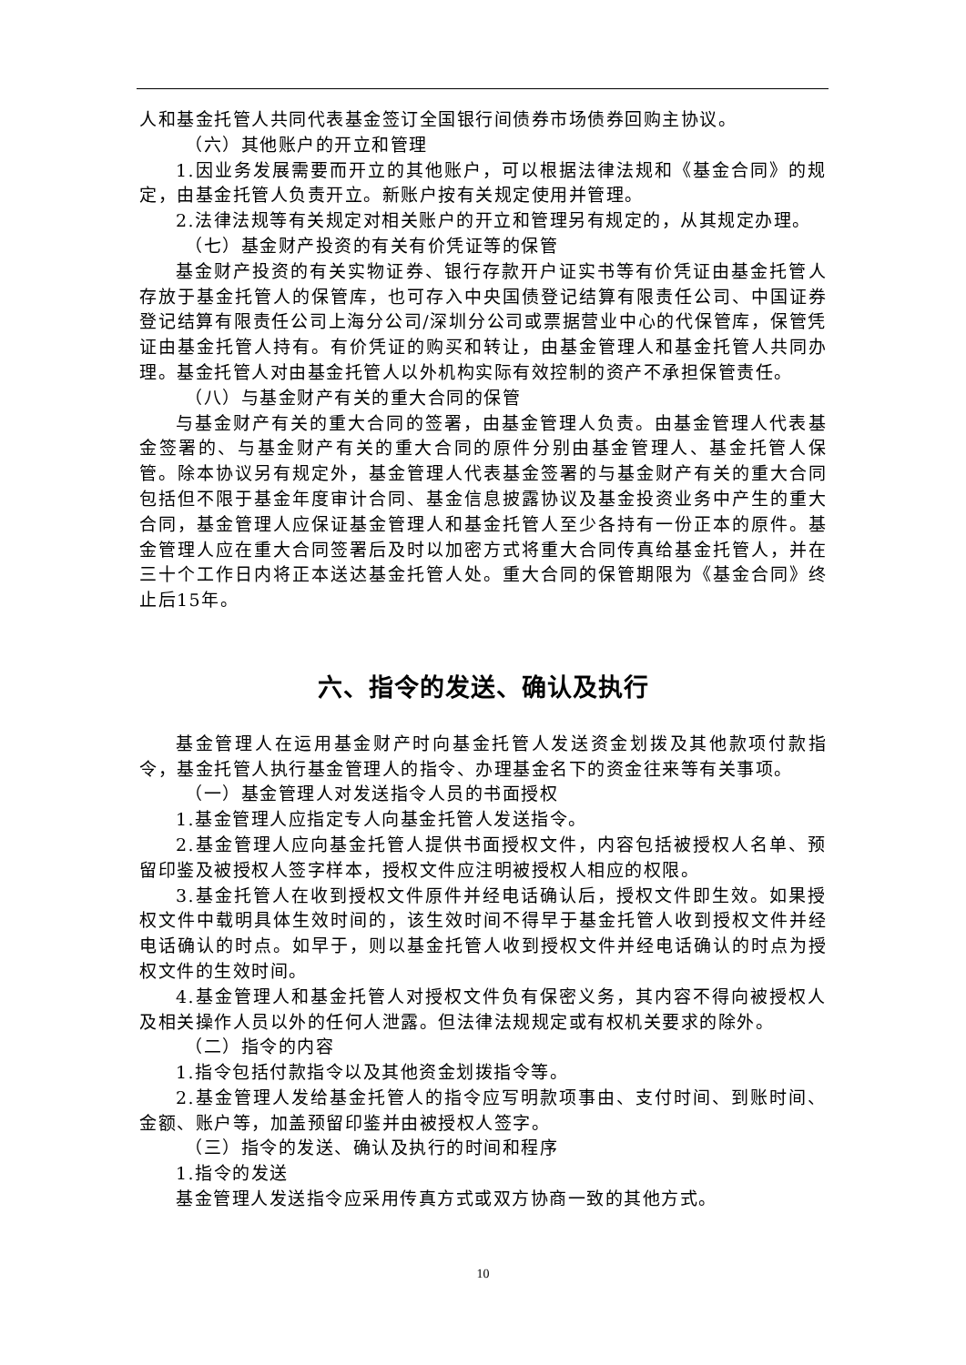人和基金托管人共同代表基金签订全国银行间债券市场债券回购主协议。
（六）其他账户的开立和管理
1.因业务发展需要而开立的其他账户，可以根据法律法规和《基金合同》的规定，由基金托管人负责开立。新账户按有关规定使用并管理。
2.法律法规等有关规定对相关账户的开立和管理另有规定的，从其规定办理。
（七）基金财产投资的有关有价凭证等的保管
基金财产投资的有关实物证券、银行存款开户证实书等有价凭证由基金托管人存放于基金托管人的保管库，也可存入中央国债登记结算有限责任公司、中国证券登记结算有限责任公司上海分公司/深圳分公司或票据营业中心的代保管库，保管凭证由基金托管人持有。有价凭证的购买和转让，由基金管理人和基金托管人共同办理。基金托管人对由基金托管人以外机构实际有效控制的资产不承担保管责任。
（八）与基金财产有关的重大合同的保管
与基金财产有关的重大合同的签署，由基金管理人负责。由基金管理人代表基金签署的、与基金财产有关的重大合同的原件分别由基金管理人、基金托管人保管。除本协议另有规定外，基金管理人代表基金签署的与基金财产有关的重大合同包括但不限于基金年度审计合同、基金信息披露协议及基金投资业务中产生的重大合同，基金管理人应保证基金管理人和基金托管人至少各持有一份正本的原件。基金管理人应在重大合同签署后及时以加密方式将重大合同传真给基金托管人，并在三十个工作日内将正本送达基金托管人处。重大合同的保管期限为《基金合同》终止后15年。
六、指令的发送、确认及执行
基金管理人在运用基金财产时向基金托管人发送资金划拨及其他款项付款指令，基金托管人执行基金管理人的指令、办理基金名下的资金往来等有关事项。
（一）基金管理人对发送指令人员的书面授权
1.基金管理人应指定专人向基金托管人发送指令。
2.基金管理人应向基金托管人提供书面授权文件，内容包括被授权人名单、预留印鉴及被授权人签字样本，授权文件应注明被授权人相应的权限。
3.基金托管人在收到授权文件原件并经电话确认后，授权文件即生效。如果授权文件中载明具体生效时间的，该生效时间不得早于基金托管人收到授权文件并经电话确认的时点。如早于，则以基金托管人收到授权文件并经电话确认的时点为授权文件的生效时间。
4.基金管理人和基金托管人对授权文件负有保密义务，其内容不得向被授权人及相关操作人员以外的任何人泄露。但法律法规规定或有权机关要求的除外。
（二）指令的内容
1.指令包括付款指令以及其他资金划拨指令等。
2.基金管理人发给基金托管人的指令应写明款项事由、支付时间、到账时间、金额、账户等，加盖预留印鉴并由被授权人签字。
（三）指令的发送、确认及执行的时间和程序
1.指令的发送
基金管理人发送指令应采用传真方式或双方协商一致的其他方式。
10